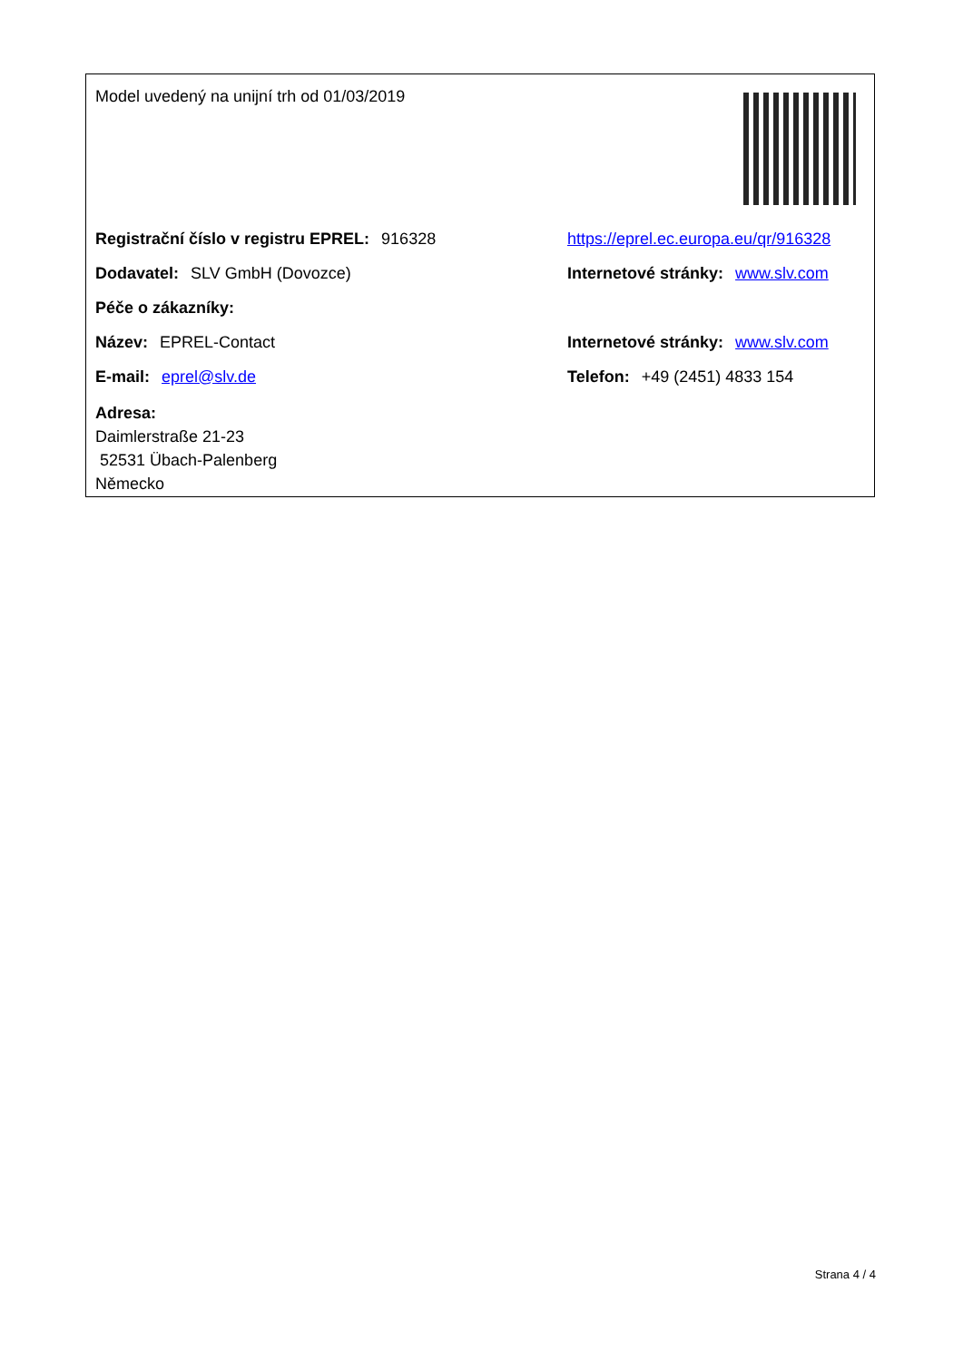Model uvedený na unijní trh od 01/03/2019
Registrační číslo v registru EPREL: 916328
https://eprel.ec.europa.eu/qr/916328
Dodavatel: SLV GmbH (Dovozce)
Internetové stránky: www.slv.com
Péče o zákazníky:
Název: EPREL-Contact
Internetové stránky: www.slv.com
E-mail: eprel@slv.de Telefon: +49 (2451) 4833 154
Adresa:
Daimlerstraße 21-23
52531 Übach-Palenberg
Německo
Strana 4 / 4